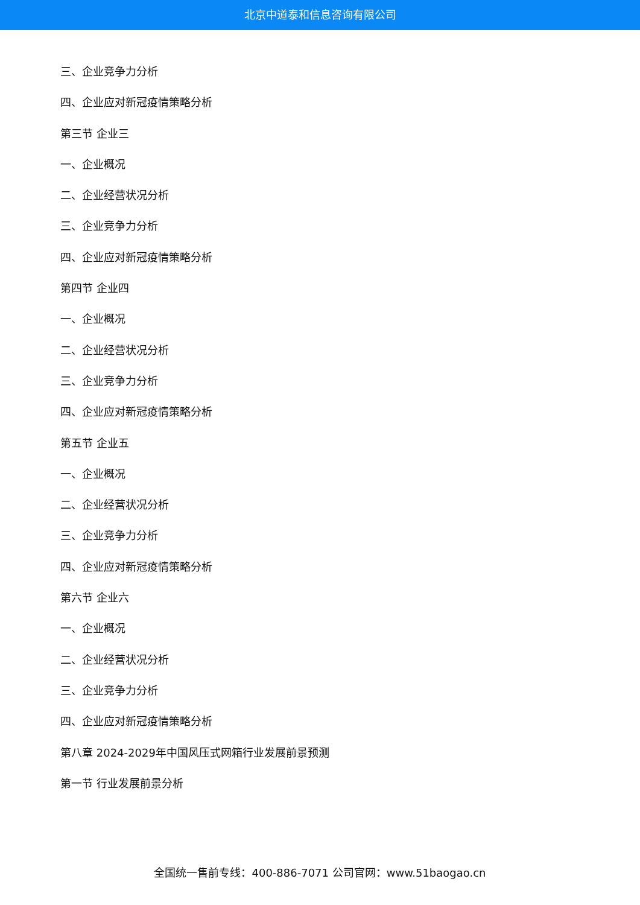北京中道泰和信息咨询有限公司
三、企业竞争力分析
四、企业应对新冠疫情策略分析
第三节 企业三
一、企业概况
二、企业经营状况分析
三、企业竞争力分析
四、企业应对新冠疫情策略分析
第四节 企业四
一、企业概况
二、企业经营状况分析
三、企业竞争力分析
四、企业应对新冠疫情策略分析
第五节 企业五
一、企业概况
二、企业经营状况分析
三、企业竞争力分析
四、企业应对新冠疫情策略分析
第六节 企业六
一、企业概况
二、企业经营状况分析
三、企业竞争力分析
四、企业应对新冠疫情策略分析
第八章 2024-2029年中国风压式网箱行业发展前景预测
第一节 行业发展前景分析
全国统一售前专线：400-886-7071 公司官网：www.51baogao.cn